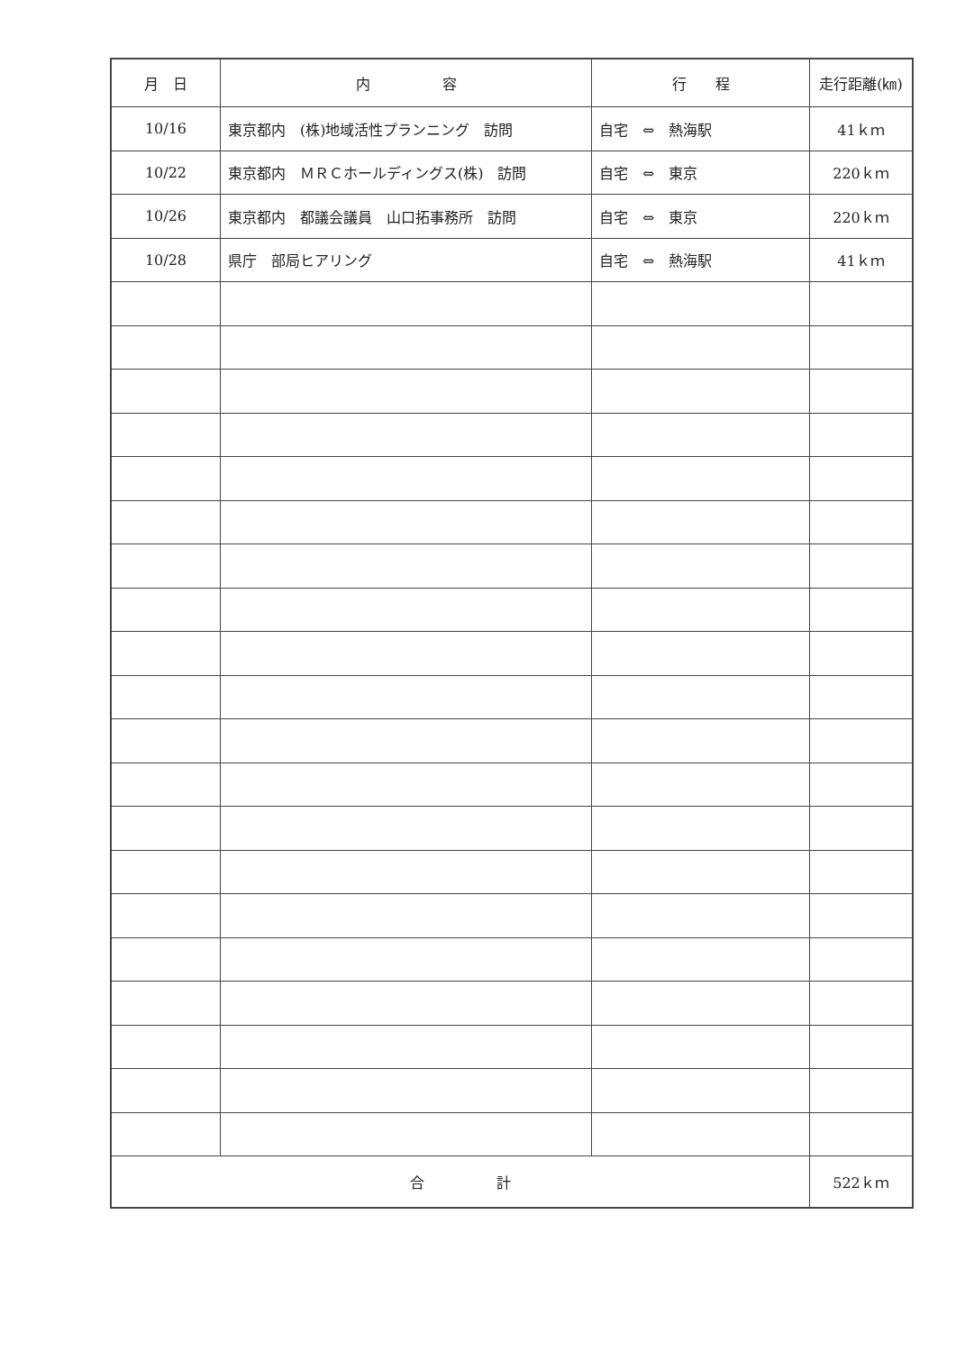| 月 日 | 内 容 | 行 程 | 走行距離(㎞) |
| --- | --- | --- | --- |
| 10/16 | 東京都内 (株)地域活性プランニング 訪問 | 自宅 ⇔ 熱海駅 | 41ｋｍ |
| 10/22 | 東京都内 ＭＲＣホールディングス(株) 訪問 | 自宅 ⇔ 東京 | 220ｋｍ |
| 10/26 | 東京都内 都議会議員 山口拓事務所 訪問 | 自宅 ⇔ 東京 | 220ｋｍ |
| 10/28 | 県庁 部局ヒアリング | 自宅 ⇔ 熱海駅 | 41ｋｍ |
| 合 計 | | | 522ｋｍ |